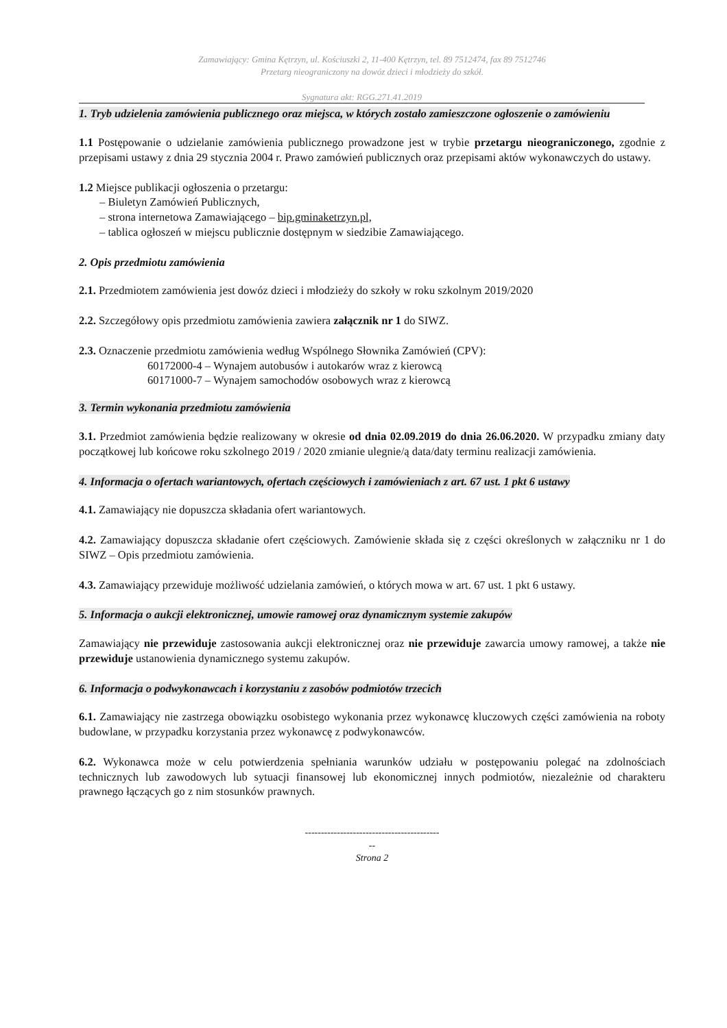Zamawiający: Gmina Kętrzyn, ul. Kościuszki 2, 11-400 Kętrzyn, tel. 89 7512474, fax 89 7512746
Przetarg nieograniczony na dowóz dzieci i młodzieży do szkół.
Sygnatura akt: RGG.271.41.2019
1. Tryb udzielenia zamówienia publicznego oraz miejsca, w których zostało zamieszczone ogłoszenie o zamówieniu
1.1 Postępowanie o udzielanie zamówienia publicznego prowadzone jest w trybie przetargu nieograniczonego, zgodnie z przepisami ustawy z dnia 29 stycznia 2004 r. Prawo zamówień publicznych oraz przepisami aktów wykonawczych do ustawy.
1.2 Miejsce publikacji ogłoszenia o przetargu:
– Biuletyn Zamówień Publicznych,
– strona internetowa Zamawiającego – bip.gminaketrzyn.pl,
– tablica ogłoszeń w miejscu publicznie dostępnym w siedzibie Zamawiającego.
2. Opis przedmiotu zamówienia
2.1. Przedmiotem zamówienia jest dowóz dzieci i młodzieży do szkoły w roku szkolnym 2019/2020
2.2. Szczegółowy opis przedmiotu zamówienia zawiera załącznik nr 1 do SIWZ.
2.3. Oznaczenie przedmiotu zamówienia według Wspólnego Słownika Zamówień (CPV):
60172000-4 – Wynajem autobusów i autokarów wraz z kierowcą
60171000-7 – Wynajem samochodów osobowych wraz z kierowcą
3. Termin wykonania przedmiotu zamówienia
3.1. Przedmiot zamówienia będzie realizowany w okresie od dnia 02.09.2019 do dnia 26.06.2020. W przypadku zmiany daty początkowej lub końcowe roku szkolnego 2019 / 2020 zmianie ulegnie/ą data/daty terminu realizacji zamówienia.
4. Informacja o ofertach wariantowych, ofertach częściowych i zamówieniach z art. 67 ust. 1 pkt 6 ustawy
4.1. Zamawiający nie dopuszcza składania ofert wariantowych.
4.2. Zamawiający dopuszcza składanie ofert częściowych. Zamówienie składa się z części określonych w załączniku nr 1 do SIWZ – Opis przedmiotu zamówienia.
4.3. Zamawiający przewiduje możliwość udzielania zamówień, o których mowa w art. 67 ust. 1 pkt 6 ustawy.
5. Informacja o aukcji elektronicznej, umowie ramowej oraz dynamicznym systemie zakupów
Zamawiający nie przewiduje zastosowania aukcji elektronicznej oraz nie przewiduje zawarcia umowy ramowej, a także nie przewiduje ustanowienia dynamicznego systemu zakupów.
6. Informacja o podwykonawcach i korzystaniu z zasobów podmiotów trzecich
6.1. Zamawiający nie zastrzega obowiązku osobistego wykonania przez wykonawcę kluczowych części zamówienia na roboty budowlane, w przypadku korzystania przez wykonawcę z podwykonawców.
6.2. Wykonawca może w celu potwierdzenia spełniania warunków udziału w postępowaniu polegać na zdolnościach technicznych lub zawodowych lub sytuacji finansowej lub ekonomicznej innych podmiotów, niezależnie od charakteru prawnego łączących go z nim stosunków prawnych.
------------------------------------------
--
Strona 2